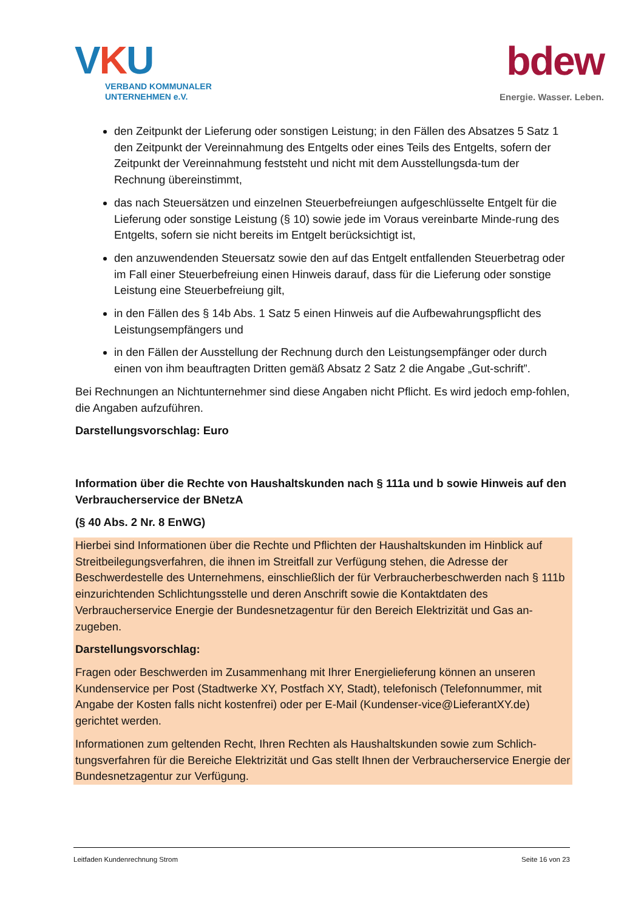VKU
VERBAND KOMMUNALER
UNTERNEHMEN e.V.
bdew
Energie. Wasser. Leben.
den Zeitpunkt der Lieferung oder sonstigen Leistung; in den Fällen des Absatzes 5 Satz 1 den Zeitpunkt der Vereinnahmung des Entgelts oder eines Teils des Entgelts, sofern der Zeitpunkt der Vereinnahmung feststeht und nicht mit dem Ausstellungsda-tum der Rechnung übereinstimmt,
das nach Steuersätzen und einzelnen Steuerbefreiungen aufgeschlüsselte Entgelt für die Lieferung oder sonstige Leistung (§ 10) sowie jede im Voraus vereinbarte Minde-rung des Entgelts, sofern sie nicht bereits im Entgelt berücksichtigt ist,
den anzuwendenden Steuersatz sowie den auf das Entgelt entfallenden Steuerbetrag oder im Fall einer Steuerbefreiung einen Hinweis darauf, dass für die Lieferung oder sonstige Leistung eine Steuerbefreiung gilt,
in den Fällen des § 14b Abs. 1 Satz 5 einen Hinweis auf die Aufbewahrungspflicht des Leistungsempfängers und
in den Fällen der Ausstellung der Rechnung durch den Leistungsempfänger oder durch einen von ihm beauftragten Dritten gemäß Absatz 2 Satz 2 die Angabe „Gut-schrift”.
Bei Rechnungen an Nichtunternehmer sind diese Angaben nicht Pflicht. Es wird jedoch emp-fohlen, die Angaben aufzuführen.
Darstellungsvorschlag: Euro
Information über die Rechte von Haushaltskunden nach § 111a und b sowie Hinweis auf den Verbraucherservice der BNetzA
(§ 40 Abs. 2 Nr. 8 EnWG)
Hierbei sind Informationen über die Rechte und Pflichten der Haushaltskunden im Hinblick auf Streitbeilegungsverfahren, die ihnen im Streitfall zur Verfügung stehen, die Adresse der Beschwerdestelle des Unternehmens, einschließlich der für Verbraucherbeschwerden nach § 111b einzurichtenden Schlichtungsstelle und deren Anschrift sowie die Kontaktdaten des Verbraucherservice Energie der Bundesnetzagentur für den Bereich Elektrizität und Gas an-zugeben.
Darstellungsvorschlag:
Fragen oder Beschwerden im Zusammenhang mit Ihrer Energielieferung können an unseren Kundenservice per Post (Stadtwerke XY, Postfach XY, Stadt), telefonisch (Telefonnummer, mit Angabe der Kosten falls nicht kostenfrei) oder per E-Mail (Kundenser-vice@LieferantXY.de) gerichtet werden.
Informationen zum geltenden Recht, Ihren Rechten als Haushaltskunden sowie zum Schlich-tungsverfahren für die Bereiche Elektrizität und Gas stellt Ihnen der Verbraucherservice Energie der Bundesnetzagentur zur Verfügung.
Leitfaden Kundenrechnung Strom Seite 16 von 23